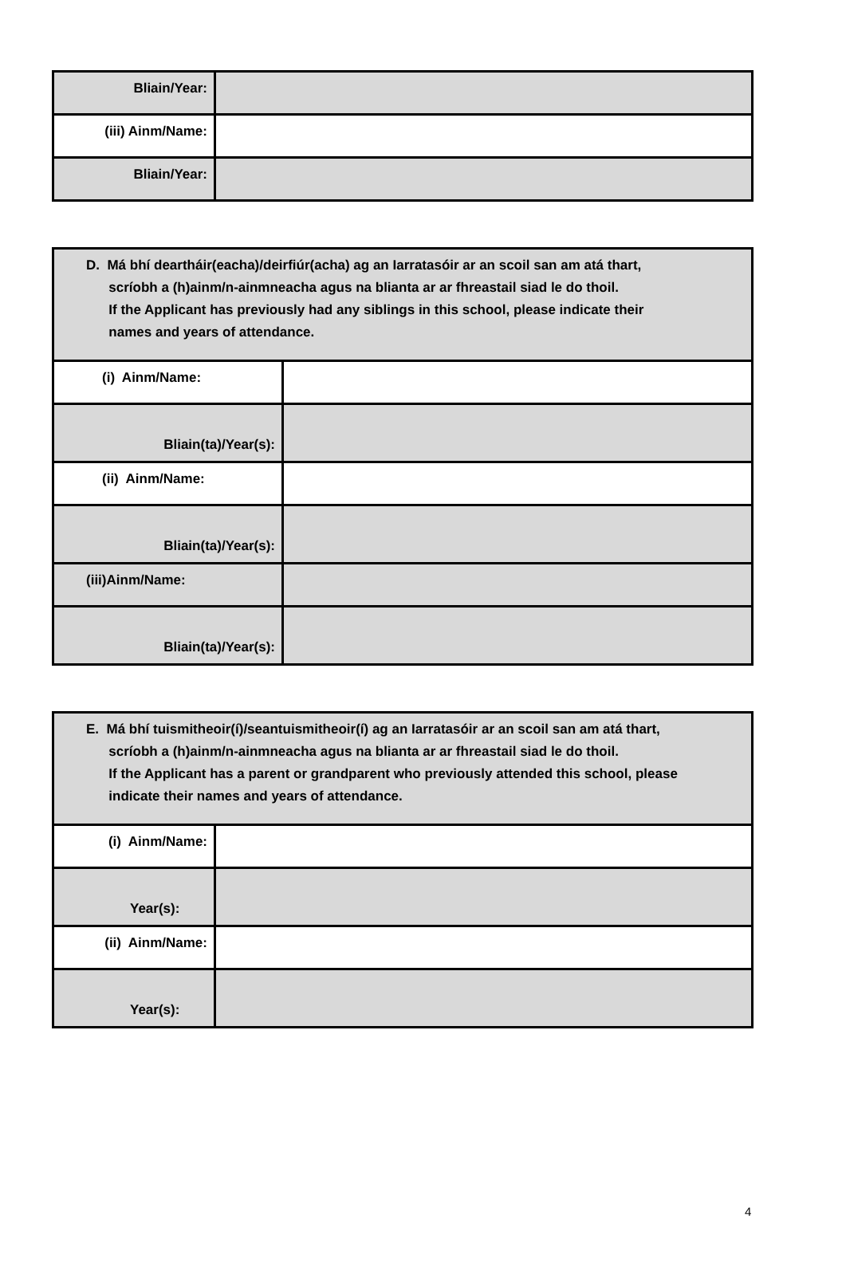| Bliain/Year: | |
| (iii) Ainm/Name: | |
| Bliain/Year: | |
| D. Má bhí deartháir(eacha)/deirfiúr(acha) ag an Iarratasóir ar an scoil san am atá thart, scríobh a (h)ainm/n-ainmneacha agus na blianta ar ar fhreastail siad le do thoil. If the Applicant has previously had any siblings in this school, please indicate their names and years of attendance. | |
| (i) Ainm/Name: | |
| Bliain(ta)/Year(s): | |
| (ii) Ainm/Name: | |
| Bliain(ta)/Year(s): | |
| (iii)Ainm/Name: | |
| Bliain(ta)/Year(s): | |
| E. Má bhí tuismitheoir(í)/seantuismitheoir(í) ag an Iarratasóir ar an scoil san am atá thart, scríobh a (h)ainm/n-ainmneacha agus na blianta ar ar fhreastail siad le do thoil. If the Applicant has a parent or grandparent who previously attended this school, please indicate their names and years of attendance. | |
| (i) Ainm/Name: | |
| Year(s): | |
| (ii) Ainm/Name: | |
| Year(s): | |
4